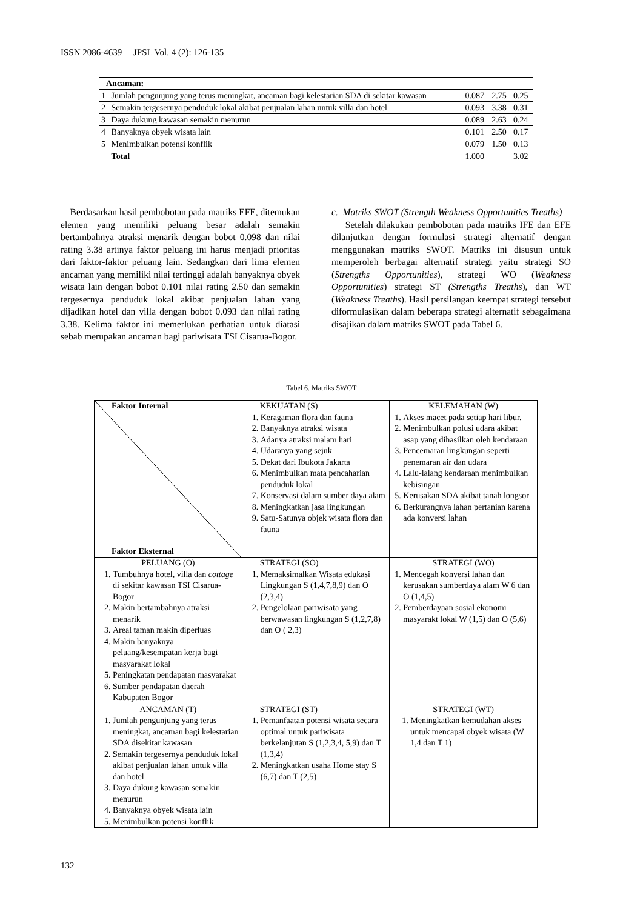ISSN 2086-4639 JPSL Vol. 4 (2): 126-135
| Ancaman: | | | | |
| 1 | Jumlah pengunjung yang terus meningkat, ancaman bagi kelestarian SDA di sekitar kawasan | 0.087 | 2.75 | 0.25 |
| 2 | Semakin tergesernya penduduk lokal akibat penjualan lahan untuk villa dan hotel | 0.093 | 3.38 | 0.31 |
| 3 | Daya dukung kawasan semakin menurun | 0.089 | 2.63 | 0.24 |
| 4 | Banyaknya obyek wisata lain | 0.101 | 2.50 | 0.17 |
| 5 | Menimbulkan potensi konflik | 0.079 | 1.50 | 0.13 |
| | Total | 1.000 | | 3.02 |
Berdasarkan hasil pembobotan pada matriks EFE, ditemukan elemen yang memiliki peluang besar adalah semakin bertambahnya atraksi menarik dengan bobot 0.098 dan nilai rating 3.38 artinya faktor peluang ini harus menjadi prioritas dari faktor-faktor peluang lain. Sedangkan dari lima elemen ancaman yang memiliki nilai tertinggi adalah banyaknya obyek wisata lain dengan bobot 0.101 nilai rating 2.50 dan semakin tergesernya penduduk lokal akibat penjualan lahan yang dijadikan hotel dan villa dengan bobot 0.093 dan nilai rating 3.38. Kelima faktor ini memerlukan perhatian untuk diatasi sebab merupakan ancaman bagi pariwisata TSI Cisarua-Bogor.
c. Matriks SWOT (Strength Weakness Opportunities Treaths)
Setelah dilakukan pembobotan pada matriks IFE dan EFE dilanjutkan dengan formulasi strategi alternatif dengan menggunakan matriks SWOT. Matriks ini disusun untuk memperoleh berbagai alternatif strategi yaitu strategi SO (Strengths Opportunities), strategi WO (Weakness Opportunities) strategi ST (Strengths Treaths), dan WT (Weakness Treaths). Hasil persilangan keempat strategi tersebut diformulasikan dalam beberapa strategi alternatif sebagaimana disajikan dalam matriks SWOT pada Tabel 6.
Tabel 6. Matriks SWOT
| Faktor Internal Faktor Eksternal | KEKUATAN (S) 1. Keragaman flora dan fauna 2. Banyaknya atraksi wisata 3. Adanya atraksi malam hari 4. Udaranya yang sejuk 5. Dekat dari Ibukota Jakarta 6. Menimbulkan mata pencaharian penduduk lokal 7. Konservasi dalam sumber daya alam 8. Meningkatkan jasa lingkungan 9. Satu-Satunya objek wisata flora dan fauna | KELEMAHAN (W) 1. Akses macet pada setiap hari libur. 2. Menimbulkan polusi udara akibat asap yang dihasilkan oleh kendaraan 3. Pencemaran lingkungan seperti penemaran air dan udara 4. Lalu-lalang kendaraan menimbulkan kebisingan 5. Kerusakan SDA akibat tanah longsor 6. Berkurangnya lahan pertanian karena ada konversi lahan |
| PELUANG (O) 1. Tumbuhnya hotel, villa dan cottage di sekitar kawasan TSI Cisarua-Bogor 2. Makin bertambahnya atraksi menarik 3. Areal taman makin diperluas 4. Makin banyaknya peluang/kesempatan kerja bagi masyarakat lokal 5. Peningkatan pendapatan masyarakat 6. Sumber pendapatan daerah Kabupaten Bogor | STRATEGI (SO) 1. Memaksimalkan Wisata edukasi Lingkungan S (1,4,7,8,9) dan O (2,3,4) 2. Pengelolaan pariwisata yang berwawasan lingkungan S (1,2,7,8) dan O ( 2,3) | STRATEGI (WO) 1. Mencegah konversi lahan dan kerusakan sumberdaya alam W 6 dan O (1,4,5) 2. Pemberdayaan sosial ekonomi masyarakt lokal W (1,5) dan O (5,6) |
| ANCAMAN (T) 1. Jumlah pengunjung yang terus meningkat, ancaman bagi kelestarian SDA disekitar kawasan 2. Semakin tergesernya penduduk lokal akibat penjualan lahan untuk villa dan hotel 3. Daya dukung kawasan semakin menurun 4. Banyaknya obyek wisata lain 5. Menimbulkan potensi konflik | STRATEGI (ST) 1. Pemanfaatan potensi wisata secara optimal untuk pariwisata berkelanjutan S (1,2,3,4, 5,9) dan T (1,3,4) 2. Meningkatkan usaha Home stay S (6,7) dan T (2,5) | STRATEGI (WT) 1. Meningkatkan kemudahan akses untuk mencapai obyek wisata (W 1,4 dan T 1) |
132